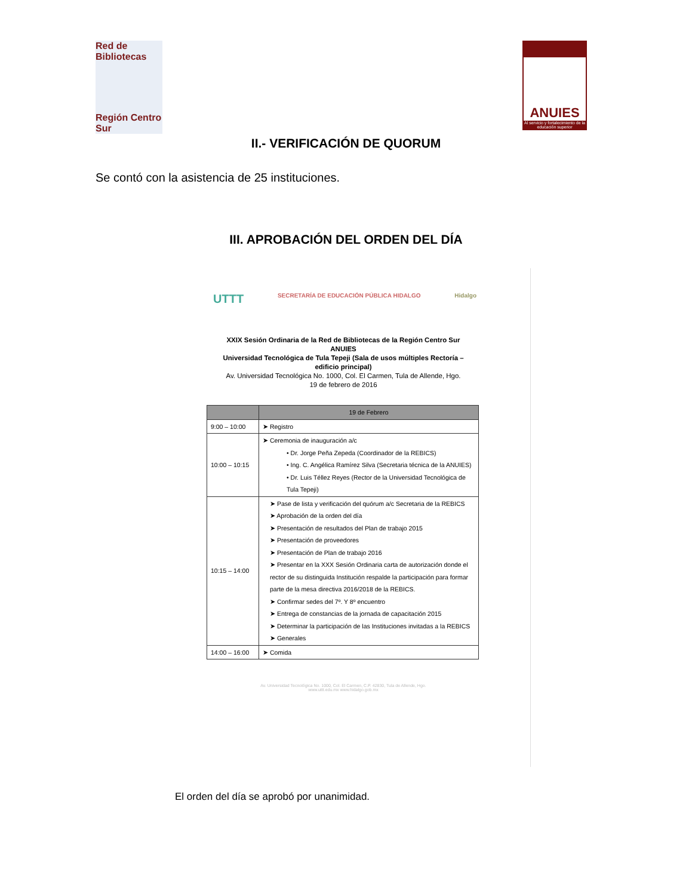Red de Bibliotecas
Región Centro Sur
ANUIES
Al servicio y fortalecimiento de la educación superior
II.- VERIFICACIÓN DE QUORUM
Se contó con la asistencia de 25 instituciones.
III. APROBACIÓN DEL ORDEN DEL DÍA
UTTT SECRETARÍA DE EDUCACIÓN PÚBLICA HIDALGO Hidalgo
XXIX Sesión Ordinaria de la Red de Bibliotecas de la Región Centro Sur
ANUIES
Universidad Tecnológica de Tula Tepeji (Sala de usos múltiples Rectoría –
edificio principal)
Av. Universidad Tecnológica No. 1000, Col. El Carmen, Tula de Allende, Hgo.
19 de febrero de 2016
| | 19 de Febrero |
| --- | --- |
| 9:00 – 10:00 | ➤ Registro |
| 10:00 – 10:15 | ➤ Ceremonia de inauguración a/c • Dr. Jorge Peña Zepeda (Coordinador de la REBICS) • Ing. C. Angélica Ramírez Silva (Secretaria técnica de la ANUIES) • Dr. Luis Téllez Reyes (Rector de la Universidad Tecnológica de Tula Tepeji) |
| 10:15 – 14:00 | ➤ Pase de lista y verificación del quórum a/c Secretaria de la REBICS ➤ Aprobación de la orden del día ➤ Presentación de resultados del Plan de trabajo 2015 ➤ Presentación de proveedores ➤ Presentación de Plan de trabajo 2016 ➤ Presentar en la XXX Sesión Ordinaria carta de autorización donde el rector de su distinguida Institución respalde la participación para formar parte de la mesa directiva 2016/2018 de la REBICS. ➤ Confirmar sedes del 7º. Y 8º encuentro ➤ Entrega de constancias de la jornada de capacitación 2015 ➤ Determinar la participación de las Instituciones invitadas a la REBICS ➤ Generales |
| 14:00 – 16:00 | ➤ Comida |
Av. Universidad Tecnológica No. 1000, Col. El Carmen, C.P. 42830, Tula de Allende, Hgo.
www.uttt.edu.mx www.hidalgo.gob.mx
El orden del día se aprobó por unanimidad.